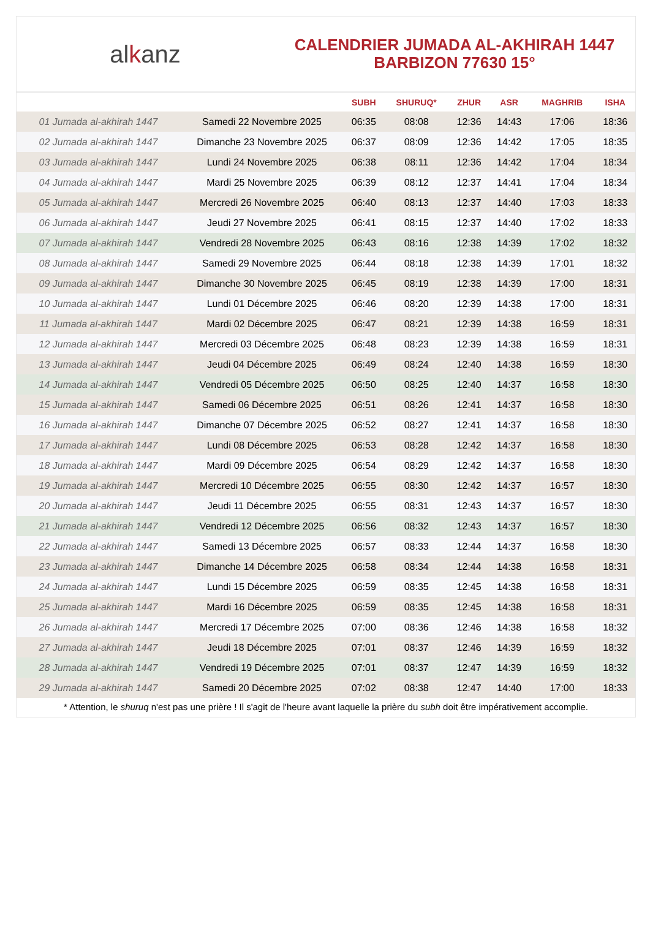alkanz
CALENDRIER JUMADA AL-AKHIRAH 1447
BARBIZON 77630 15°
| | | SUBH | SHURUQ* | ZHUR | ASR | MAGHRIB | ISHA |
| --- | --- | --- | --- | --- | --- | --- | --- |
| 01 Jumada al-akhirah 1447 | Samedi 22 Novembre 2025 | 06:35 | 08:08 | 12:36 | 14:43 | 17:06 | 18:36 |
| 02 Jumada al-akhirah 1447 | Dimanche 23 Novembre 2025 | 06:37 | 08:09 | 12:36 | 14:42 | 17:05 | 18:35 |
| 03 Jumada al-akhirah 1447 | Lundi 24 Novembre 2025 | 06:38 | 08:11 | 12:36 | 14:42 | 17:04 | 18:34 |
| 04 Jumada al-akhirah 1447 | Mardi 25 Novembre 2025 | 06:39 | 08:12 | 12:37 | 14:41 | 17:04 | 18:34 |
| 05 Jumada al-akhirah 1447 | Mercredi 26 Novembre 2025 | 06:40 | 08:13 | 12:37 | 14:40 | 17:03 | 18:33 |
| 06 Jumada al-akhirah 1447 | Jeudi 27 Novembre 2025 | 06:41 | 08:15 | 12:37 | 14:40 | 17:02 | 18:33 |
| 07 Jumada al-akhirah 1447 | Vendredi 28 Novembre 2025 | 06:43 | 08:16 | 12:38 | 14:39 | 17:02 | 18:32 |
| 08 Jumada al-akhirah 1447 | Samedi 29 Novembre 2025 | 06:44 | 08:18 | 12:38 | 14:39 | 17:01 | 18:32 |
| 09 Jumada al-akhirah 1447 | Dimanche 30 Novembre 2025 | 06:45 | 08:19 | 12:38 | 14:39 | 17:00 | 18:31 |
| 10 Jumada al-akhirah 1447 | Lundi 01 Décembre 2025 | 06:46 | 08:20 | 12:39 | 14:38 | 17:00 | 18:31 |
| 11 Jumada al-akhirah 1447 | Mardi 02 Décembre 2025 | 06:47 | 08:21 | 12:39 | 14:38 | 16:59 | 18:31 |
| 12 Jumada al-akhirah 1447 | Mercredi 03 Décembre 2025 | 06:48 | 08:23 | 12:39 | 14:38 | 16:59 | 18:31 |
| 13 Jumada al-akhirah 1447 | Jeudi 04 Décembre 2025 | 06:49 | 08:24 | 12:40 | 14:38 | 16:59 | 18:30 |
| 14 Jumada al-akhirah 1447 | Vendredi 05 Décembre 2025 | 06:50 | 08:25 | 12:40 | 14:37 | 16:58 | 18:30 |
| 15 Jumada al-akhirah 1447 | Samedi 06 Décembre 2025 | 06:51 | 08:26 | 12:41 | 14:37 | 16:58 | 18:30 |
| 16 Jumada al-akhirah 1447 | Dimanche 07 Décembre 2025 | 06:52 | 08:27 | 12:41 | 14:37 | 16:58 | 18:30 |
| 17 Jumada al-akhirah 1447 | Lundi 08 Décembre 2025 | 06:53 | 08:28 | 12:42 | 14:37 | 16:58 | 18:30 |
| 18 Jumada al-akhirah 1447 | Mardi 09 Décembre 2025 | 06:54 | 08:29 | 12:42 | 14:37 | 16:58 | 18:30 |
| 19 Jumada al-akhirah 1447 | Mercredi 10 Décembre 2025 | 06:55 | 08:30 | 12:42 | 14:37 | 16:57 | 18:30 |
| 20 Jumada al-akhirah 1447 | Jeudi 11 Décembre 2025 | 06:55 | 08:31 | 12:43 | 14:37 | 16:57 | 18:30 |
| 21 Jumada al-akhirah 1447 | Vendredi 12 Décembre 2025 | 06:56 | 08:32 | 12:43 | 14:37 | 16:57 | 18:30 |
| 22 Jumada al-akhirah 1447 | Samedi 13 Décembre 2025 | 06:57 | 08:33 | 12:44 | 14:37 | 16:58 | 18:30 |
| 23 Jumada al-akhirah 1447 | Dimanche 14 Décembre 2025 | 06:58 | 08:34 | 12:44 | 14:38 | 16:58 | 18:31 |
| 24 Jumada al-akhirah 1447 | Lundi 15 Décembre 2025 | 06:59 | 08:35 | 12:45 | 14:38 | 16:58 | 18:31 |
| 25 Jumada al-akhirah 1447 | Mardi 16 Décembre 2025 | 06:59 | 08:35 | 12:45 | 14:38 | 16:58 | 18:31 |
| 26 Jumada al-akhirah 1447 | Mercredi 17 Décembre 2025 | 07:00 | 08:36 | 12:46 | 14:38 | 16:58 | 18:32 |
| 27 Jumada al-akhirah 1447 | Jeudi 18 Décembre 2025 | 07:01 | 08:37 | 12:46 | 14:39 | 16:59 | 18:32 |
| 28 Jumada al-akhirah 1447 | Vendredi 19 Décembre 2025 | 07:01 | 08:37 | 12:47 | 14:39 | 16:59 | 18:32 |
| 29 Jumada al-akhirah 1447 | Samedi 20 Décembre 2025 | 07:02 | 08:38 | 12:47 | 14:40 | 17:00 | 18:33 |
* Attention, le shuruq n'est pas une prière ! Il s'agit de l'heure avant laquelle la prière du subh doit être impérativement accomplie.